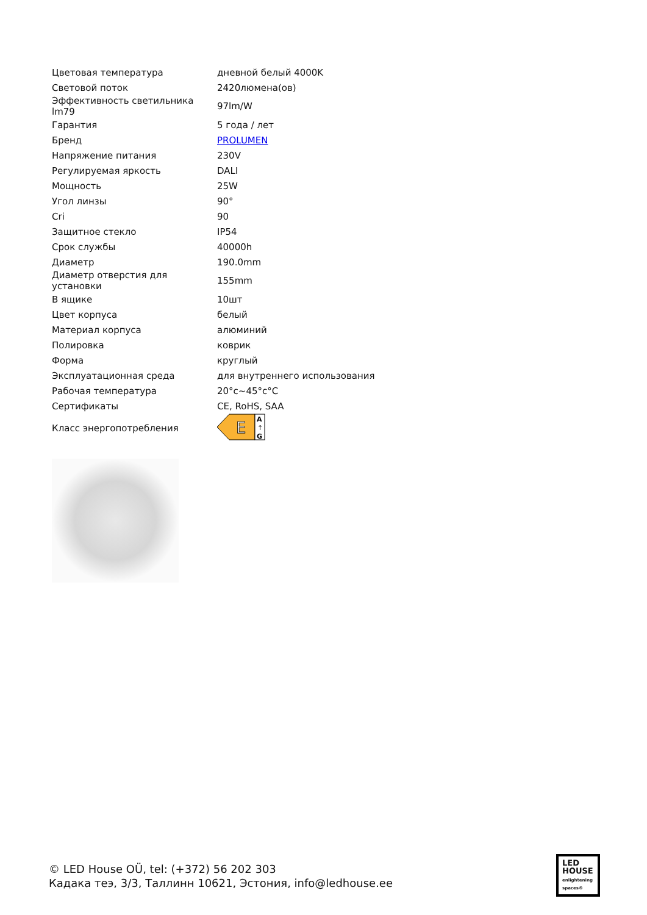| Цветовая температура | дневной белый 4000K |
| Световой поток | 2420люмена(ов) |
| Эффективность светильника lm79 | 97lm/W |
| Гарантия | 5 года / лет |
| Бренд | PROLUMEN |
| Напряжение питания | 230V |
| Регулируемая яркость | DALI |
| Мощность | 25W |
| Угол линзы | 90° |
| Cri | 90 |
| Защитное стекло | IP54 |
| Срок службы | 40000h |
| Диаметр | 190.0mm |
| Диаметр отверстия для установки | 155mm |
| В ящике | 10шт |
| Цвет корпуса | белый |
| Материал корпуса | алюминий |
| Полировка | коврик |
| Форма | круглый |
| Эксплуатационная среда | для внутреннего использования |
| Рабочая температура | 20°c~45°c°C |
| Сертификаты | CE, RoHS, SAA |
| Класс энергопотребления | E A ↑ G |
© LED House OÜ, tel: (+372) 56 202 303
Кадака теэ, 3/3, Таллинн 10621, Эстония, info@ledhouse.ee
LED
HOUSE
enlightening spaces®